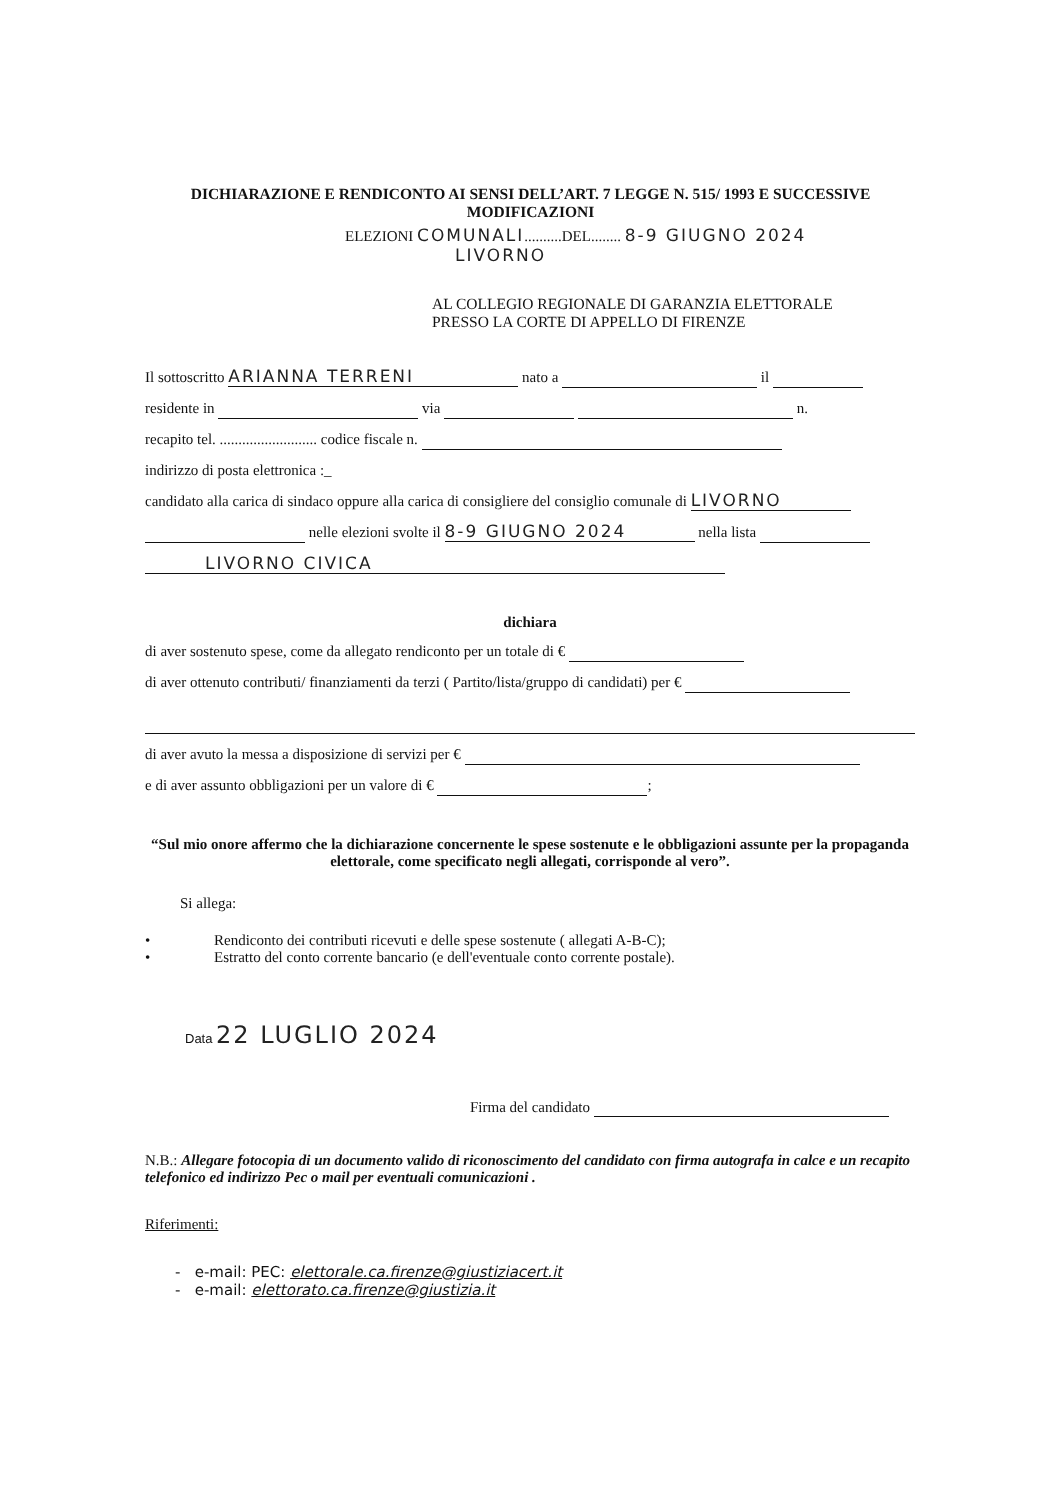DICHIARAZIONE E RENDICONTO AI SENSI DELL’ART. 7 LEGGE N. 515/ 1993 E SUCCESSIVE
MODIFICAZIONI
ELEZIONI COMUNALI..........DEL........ 8-9 GIUGNO 2024
LIVORNO
AL COLLEGIO REGIONALE DI GARANZIA ELETTORALE
PRESSO LA CORTE DI APPELLO DI FIRENZE
Il sottoscritto ARIANNA TERRENI nato a il
residente in via n.
recapito tel. .......................... codice fiscale n.
indirizzo di posta elettronica :_
candidato alla carica di sindaco oppure alla carica di consigliere del consiglio comunale di LIVORNO
nelle elezioni svolte il 8-9 GIUGNO 2024 nella lista
LIVORNO CIVICA
dichiara
di aver sostenuto spese, come da allegato rendiconto per un totale di €
di aver ottenuto contributi/ finanziamenti da terzi ( Partito/lista/gruppo di candidati) per €
di aver avuto la messa a disposizione di servizi per €
e di aver assunto obbligazioni per un valore di € ;
“Sul mio onore affermo che la dichiarazione concernente le spese sostenute e le obbligazioni assunte per la propaganda elettorale, come specificato negli allegati, corrisponde al vero”.
Si allega:
• Rendiconto dei contributi ricevuti e delle spese sostenute ( allegati A-B-C);
• Estratto del conto corrente bancario (e dell'eventuale conto corrente postale).
Data 22 LUGLIO 2024
Firma del candidato
N.B.: Allegare fotocopia di un documento valido di riconoscimento del candidato con firma autografa in calce e un recapito telefonico ed indirizzo Pec o mail per eventuali comunicazioni .
Riferimenti:
- e-mail: PEC: elettorale.ca.firenze@giustiziacert.it
- e-mail: elettorato.ca.firenze@giustizia.it